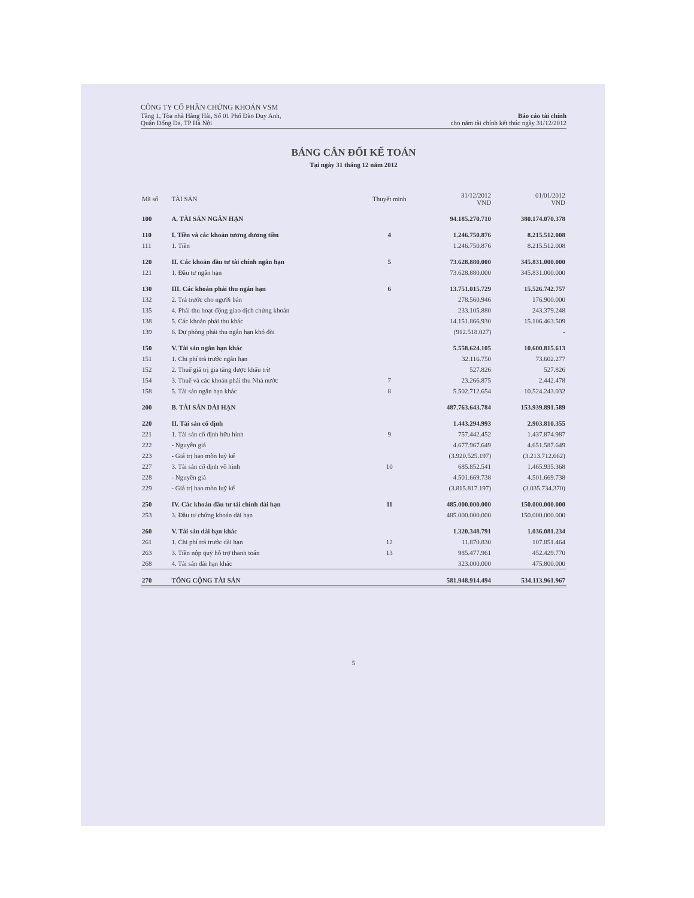CÔNG TY CỔ PHẦN CHỨNG KHOÁN VSM
Tầng 1, Tòa nhà Hàng Hải, Số 01 Phố Đào Duy Anh,
Quận Đống Đa, TP Hà Nội
Báo cáo tài chính
cho năm tài chính kết thúc ngày 31/12/2012
BẢNG CÂN ĐỐI KẾ TOÁN
Tại ngày 31 tháng 12 năm 2012
| Mã số | TÀI SẢN | Thuyết minh | 31/12/2012 VND | 01/01/2012 VND |
| --- | --- | --- | --- | --- |
| 100 | A. TÀI SẢN NGẮN HẠN | | 94.185.270.710 | 380.174.070.378 |
| 110 | I. Tiền và các khoản tương đương tiền | 4 | 1.246.750.876 | 8.215.512.008 |
| 111 | 1. Tiền | | 1.246.750.876 | 8.215.512.008 |
| 120 | II. Các khoản đầu tư tài chính ngắn hạn | 5 | 73.628.880.000 | 345.831.000.000 |
| 121 | 1. Đầu tư ngắn hạn | | 73.628.880.000 | 345.831.000.000 |
| 130 | III. Các khoản phải thu ngắn hạn | 6 | 13.751.015.729 | 15.526.742.757 |
| 132 | 2. Trả trước cho người bán | | 278.560.946 | 176.900.000 |
| 135 | 4. Phải thu hoạt động giao dịch chứng khoán | | 233.105.880 | 243.379.248 |
| 138 | 5. Các khoản phải thu khác | | 14.151.866.930 | 15.106.463.509 |
| 139 | 6. Dự phòng phải thu ngắn hạn khó đòi | | (912.518.027) | - |
| 150 | V. Tài sản ngắn hạn khác | | 5.558.624.105 | 10.600.815.613 |
| 151 | 1. Chi phí trả trước ngắn hạn | | 32.116.750 | 73.602.277 |
| 152 | 2. Thuế giá trị gia tăng được khấu trừ | | 527.826 | 527.826 |
| 154 | 3. Thuế và các khoản phải thu Nhà nước | 7 | 23.266.875 | 2.442.478 |
| 158 | 5. Tài sản ngắn hạn khác | 8 | 5.502.712.654 | 10.524.243.032 |
| 200 | B. TÀI SẢN DÀI HẠN | | 487.763.643.784 | 153.939.891.589 |
| 220 | II. Tài sản cố định | | 1.443.294.993 | 2.903.810.355 |
| 221 | 1. Tài sản cố định hữu hình | 9 | 757.442.452 | 1.437.874.987 |
| 222 | - Nguyên giá | | 4.677.967.649 | 4.651.587.649 |
| 223 | - Giá trị hao mòn luỹ kế | | (3.920.525.197) | (3.213.712.662) |
| 227 | 3. Tài sản cố định vô hình | 10 | 685.852.541 | 1.465.935.368 |
| 228 | - Nguyên giá | | 4.501.669.738 | 4.501.669.738 |
| 229 | - Giá trị hao mòn luỹ kế | | (3.815.817.197) | (3.035.734.370) |
| 250 | IV. Các khoản đầu tư tài chính dài hạn | 11 | 485.000.000.000 | 150.000.000.000 |
| 253 | 3. Đầu tư chứng khoán dài hạn | | 485.000.000.000 | 150.000.000.000 |
| 260 | V. Tài sản dài hạn khác | | 1.320.348.791 | 1.036.081.234 |
| 261 | 1. Chi phí trả trước dài hạn | 12 | 11.870.830 | 107.851.464 |
| 263 | 3. Tiền nộp quỹ hỗ trợ thanh toán | 13 | 985.477.961 | 452.429.770 |
| 268 | 4. Tài sản dài hạn khác | | 323.000.000 | 475.800.000 |
| 270 | TỔNG CỘNG TÀI SẢN | | 581.948.914.494 | 534.113.961.967 |
5